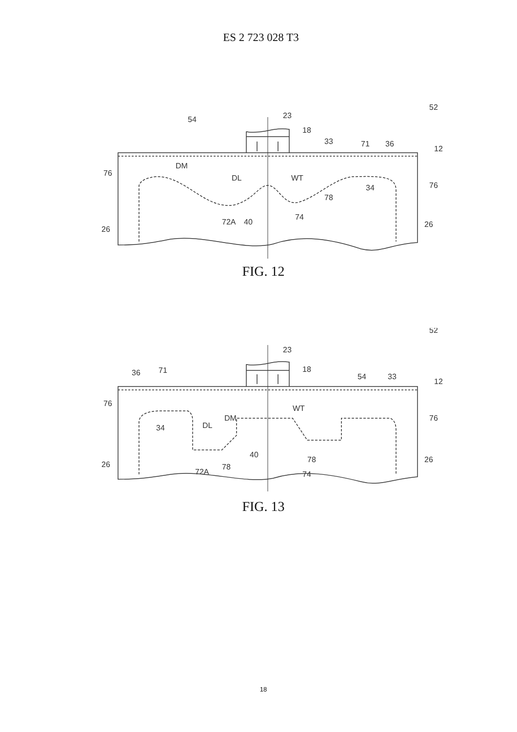ES 2 723 028 T3
54
23
18
33
71
36
52
12
76
76
DM
DL
WT
34
78
72A
40
74
26
26
FIG. 12
36
71
23
18
54
33
52
12
76
76
DL
DM
WT
34
40
78
78
72A
74
26
26
FIG. 13
18